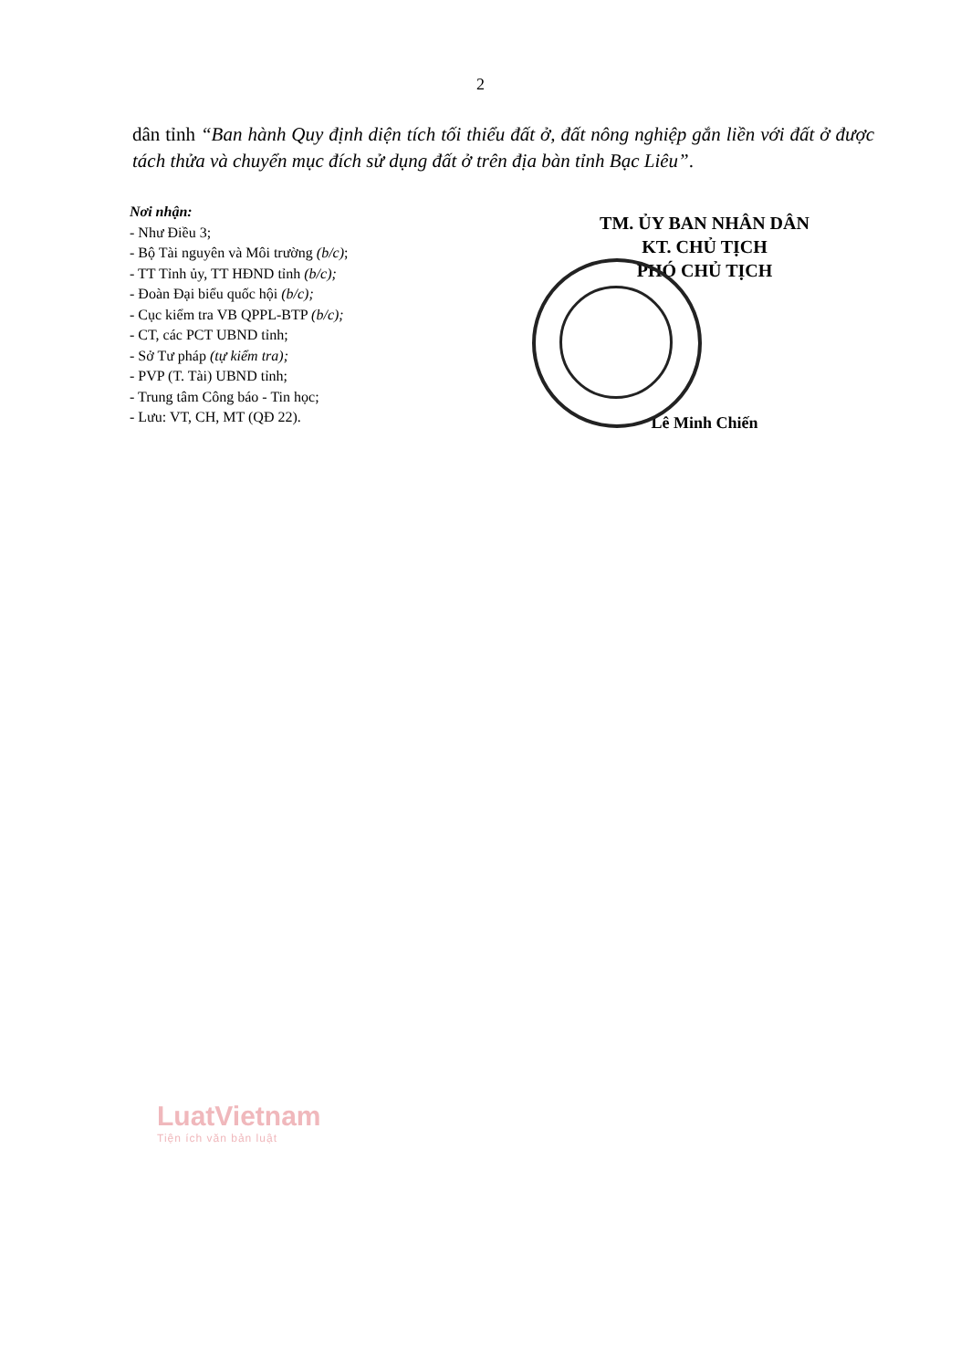2
dân tỉnh “Ban hành Quy định diện tích tối thiểu đất ở, đất nông nghiệp gắn liền với đất ở được tách thửa và chuyển mục đích sử dụng đất ở trên địa bàn tỉnh Bạc Liêu”.
Nơi nhận:
- Như Điều 3;
- Bộ Tài nguyên và Môi trường (b/c);
- TT Tỉnh ủy, TT HĐND tỉnh (b/c);
- Đoàn Đại biểu quốc hội (b/c);
- Cục kiểm tra VB QPPL-BTP (b/c);
- CT, các PCT UBND tỉnh;
- Sở Tư pháp (tự kiểm tra);
- PVP (T. Tài) UBND tỉnh;
- Trung tâm Công báo - Tin học;
- Lưu: VT, CH, MT (QĐ 22).
TM. ỦY BAN NHÂN DÂN
KT. CHỦ TỊCH
PHÓ CHỦ TỊCH
Lê Minh Chiến
LuatVietnam
Tiện ích văn bản luật